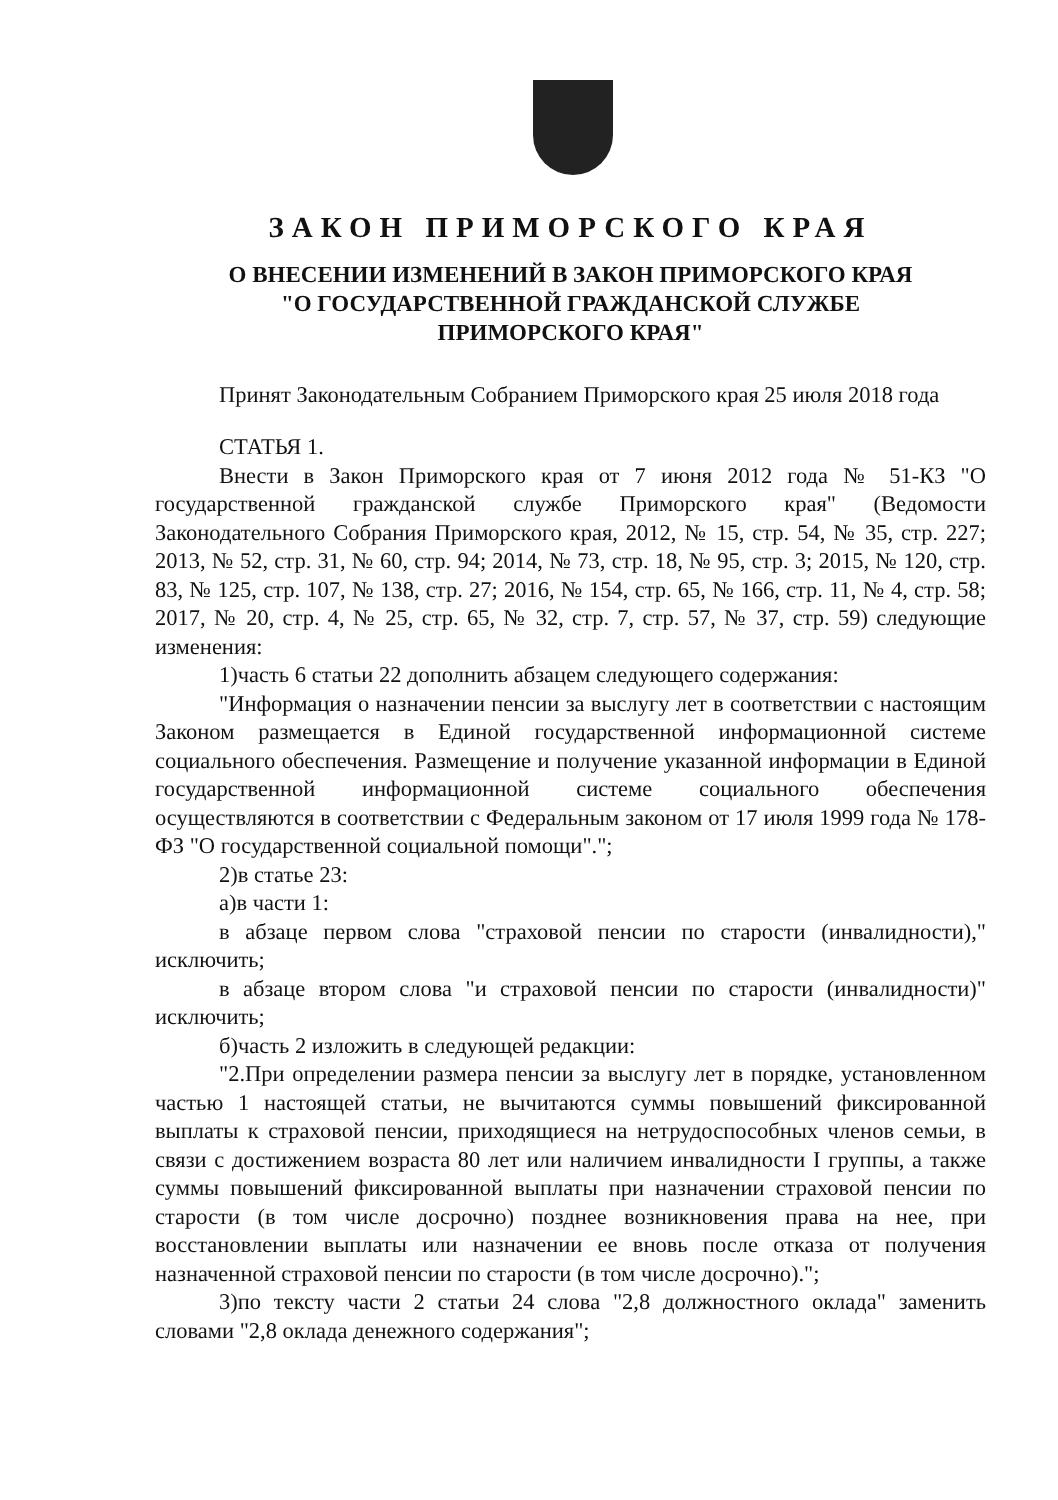ЗАКОН ПРИМОРСКОГО КРАЯ
О ВНЕСЕНИИ ИЗМЕНЕНИЙ В ЗАКОН ПРИМОРСКОГО КРАЯ
"О ГОСУДАРСТВЕННОЙ ГРАЖДАНСКОЙ СЛУЖБЕ
ПРИМОРСКОГО КРАЯ"
Принят Законодательным Собранием Приморского края 25 июля 2018 года
СТАТЬЯ 1.
Внести в Закон Приморского края от 7 июня 2012 года № 51-КЗ "О государственной гражданской службе Приморского края" (Ведомости Законодательного Собрания Приморского края, 2012, № 15, стр. 54, № 35, стр. 227; 2013, № 52, стр. 31, № 60, стр. 94; 2014, № 73, стр. 18, № 95, стр. 3; 2015, № 120, стр. 83, № 125, стр. 107, № 138, стр. 27; 2016, № 154, стр. 65, № 166, стр. 11, № 4, стр. 58; 2017, № 20, стр. 4, № 25, стр. 65, № 32, стр. 7, стр. 57, № 37, стр. 59) следующие изменения:
1)часть 6 статьи 22 дополнить абзацем следующего содержания:
"Информация о назначении пенсии за выслугу лет в соответствии с настоящим Законом размещается в Единой государственной информационной системе социального обеспечения. Размещение и получение указанной информации в Единой государственной информационной системе социального обеспечения осуществляются в соответствии с Федеральным законом от 17 июля 1999 года № 178-ФЗ "О государственной социальной помощи".";
2)в статье 23:
а)в части 1:
в абзаце первом слова "страховой пенсии по старости (инвалидности)," исключить;
в абзаце втором слова "и страховой пенсии по старости (инвалидности)" исключить;
б)часть 2 изложить в следующей редакции:
"2.При определении размера пенсии за выслугу лет в порядке, установленном частью 1 настоящей статьи, не вычитаются суммы повышений фиксированной выплаты к страховой пенсии, приходящиеся на нетрудоспособных членов семьи, в связи с достижением возраста 80 лет или наличием инвалидности I группы, а также суммы повышений фиксированной выплаты при назначении страховой пенсии по старости (в том числе досрочно) позднее возникновения права на нее, при восстановлении выплаты или назначении ее вновь после отказа от получения назначенной страховой пенсии по старости (в том числе досрочно).";
3)по тексту части 2 статьи 24 слова "2,8 должностного оклада" заменить словами "2,8 оклада денежного содержания";